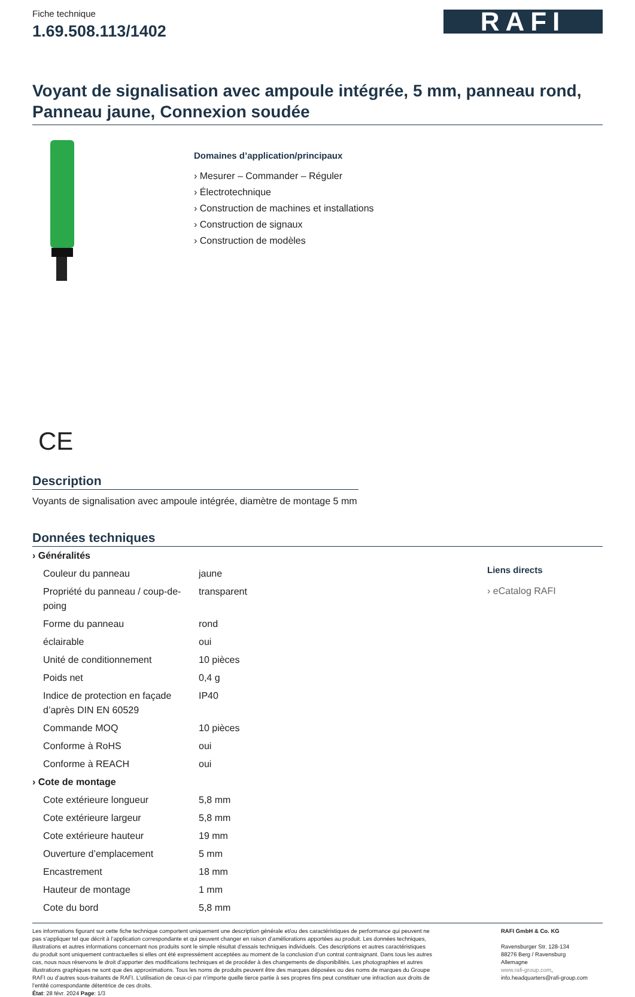Fiche technique
1.69.508.113/1402
RAFI
Voyant de signalisation avec ampoule intégrée, 5 mm, panneau rond, Panneau jaune, Connexion soudée
Domaines d’application/principaux
› Mesurer – Commander – Réguler
› Électrotechnique
› Construction de machines et installations
› Construction de signaux
› Construction de modèles
CE
Description
Voyants de signalisation avec ampoule intégrée, diamètre de montage 5 mm
Données techniques
| › Généralités | |
| Couleur du panneau | jaune |
| Propriété du panneau / coup-de-poing | transparent |
| Forme du panneau | rond |
| éclairable | oui |
| Unité de conditionnement | 10 pièces |
| Poids net | 0,4 g |
| Indice de protection en façade d’après DIN EN 60529 | IP40 |
| Commande MOQ | 10 pièces |
| Conforme à RoHS | oui |
| Conforme à REACH | oui |
| › Cote de montage | |
| Cote extérieure longueur | 5,8 mm |
| Cote extérieure largeur | 5,8 mm |
| Cote extérieure hauteur | 19 mm |
| Ouverture d’emplacement | 5 mm |
| Encastrement | 18 mm |
| Hauteur de montage | 1 mm |
| Cote du bord | 5,8 mm |
Liens directs
› eCatalog RAFI
Les informations figurant sur cette fiche technique comportent uniquement une description générale et/ou des caractéristiques de performance qui peuvent ne pas s’appliquer tel que décrit à l’application correspondante et qui peuvent changer en raison d’améliorations apportées au produit. Les données techniques, illustrations et autres informations concernant nos produits sont le simple résultat d’essais techniques individuels. Ces descriptions et autres caractéristiques du produit sont uniquement contractuelles si elles ont été expressément acceptées au moment de la conclusion d’un contrat contraignant. Dans tous les autres cas, nous nous réservons le droit d’apporter des modifications techniques et de procéder à des changements de disponibilités. Les photographies et autres illustrations graphiques ne sont que des approximations. Tous les noms de produits peuvent être des marques déposées ou des noms de marques du Groupe RAFI ou d’autres sous-traitants de RAFI. L’utilisation de ceux-ci par n’importe quelle tierce partie à ses propres fins peut constituer une infraction aux droits de l’entité correspondante détentrice de ces droits.
État: 28 févr. 2024 Page: 1/3
RAFI GmbH & Co. KG
Ravensburger Str. 128-134
88276 Berg / Ravensburg
Allemagne
www.rafi-group.com,
info.headquarters@rafi-group.com